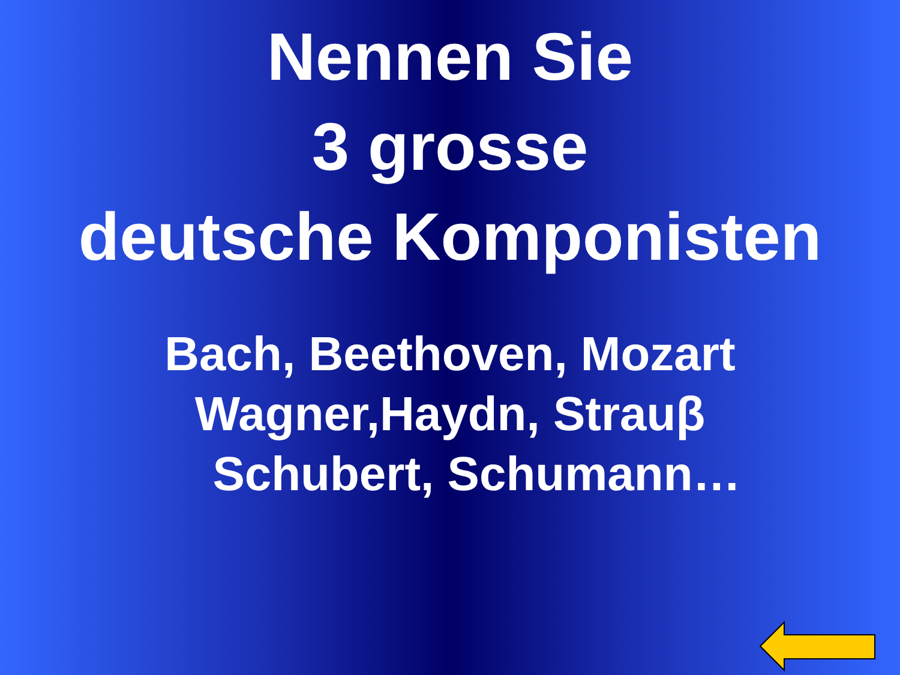Nennen Sie
3 grosse
deutsche Komponisten
Bach, Beethoven, Mozart
Wagner,Haydn, Strauβ
Schubert, Schumann…